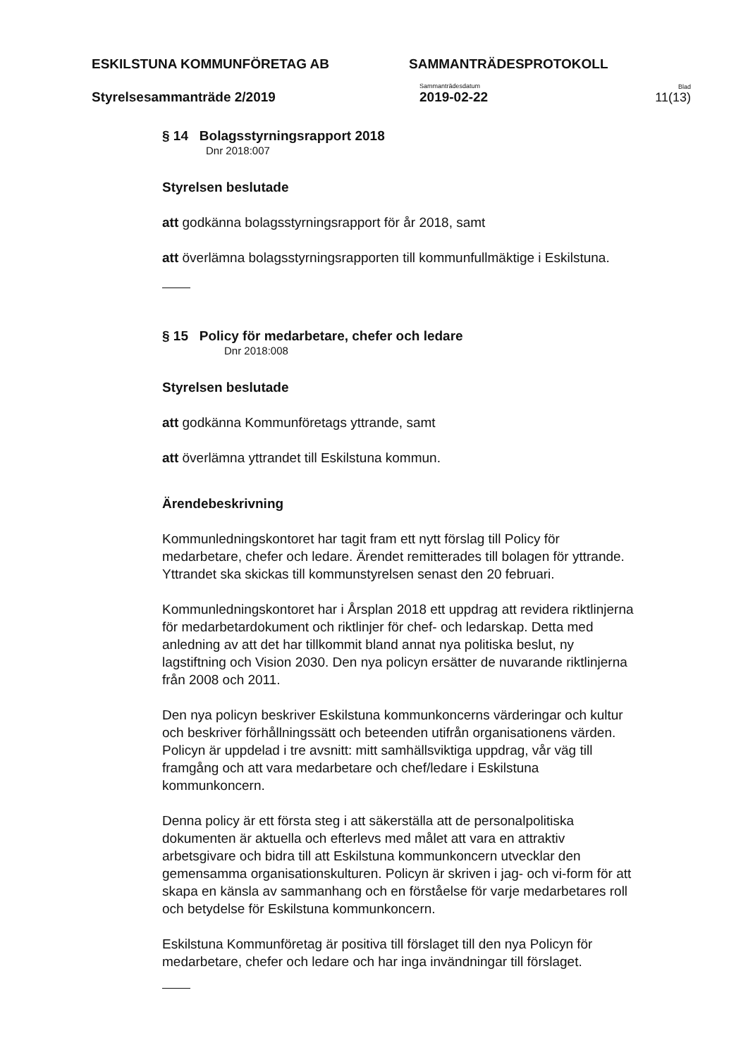ESKILSTUNA KOMMUNFÖRETAG AB
SAMMANTRÄDESPROTOKOLL
Styrelsesammanträde 2/2019
Sammanträdesdatum
2019-02-22
Blad
11(13)
§ 14 Bolagsstyrningsrapport 2018
Dnr 2018:007
Styrelsen beslutade
att godkänna bolagsstyrningsrapport för år 2018, samt
att överlämna bolagsstyrningsrapporten till kommunfullmäktige i Eskilstuna.
§ 15 Policy för medarbetare, chefer och ledare
Dnr 2018:008
Styrelsen beslutade
att godkänna Kommunföretags yttrande, samt
att överlämna yttrandet till Eskilstuna kommun.
Ärendebeskrivning
Kommunledningskontoret har tagit fram ett nytt förslag till Policy för medarbetare, chefer och ledare. Ärendet remitterades till bolagen för yttrande. Yttrandet ska skickas till kommunstyrelsen senast den 20 februari.
Kommunledningskontoret har i Årsplan 2018 ett uppdrag att revidera riktlinjerna för medarbetardokument och riktlinjer för chef- och ledarskap. Detta med anledning av att det har tillkommit bland annat nya politiska beslut, ny lagstiftning och Vision 2030. Den nya policyn ersätter de nuvarande riktlinjerna från 2008 och 2011.
Den nya policyn beskriver Eskilstuna kommunkoncerns värderingar och kultur och beskriver förhållningssätt och beteenden utifrån organisationens värden. Policyn är uppdelad i tre avsnitt: mitt samhällsviktiga uppdrag, vår väg till framgång och att vara medarbetare och chef/ledare i Eskilstuna kommunkoncern.
Denna policy är ett första steg i att säkerställa att de personalpolitiska dokumenten är aktuella och efterlevs med målet att vara en attraktiv arbetsgivare och bidra till att Eskilstuna kommunkoncern utvecklar den gemensamma organisationskulturen. Policyn är skriven i jag- och vi-form för att skapa en känsla av sammanhang och en förståelse för varje medarbetares roll och betydelse för Eskilstuna kommunkoncern.
Eskilstuna Kommunföretag är positiva till förslaget till den nya Policyn för medarbetare, chefer och ledare och har inga invändningar till förslaget.